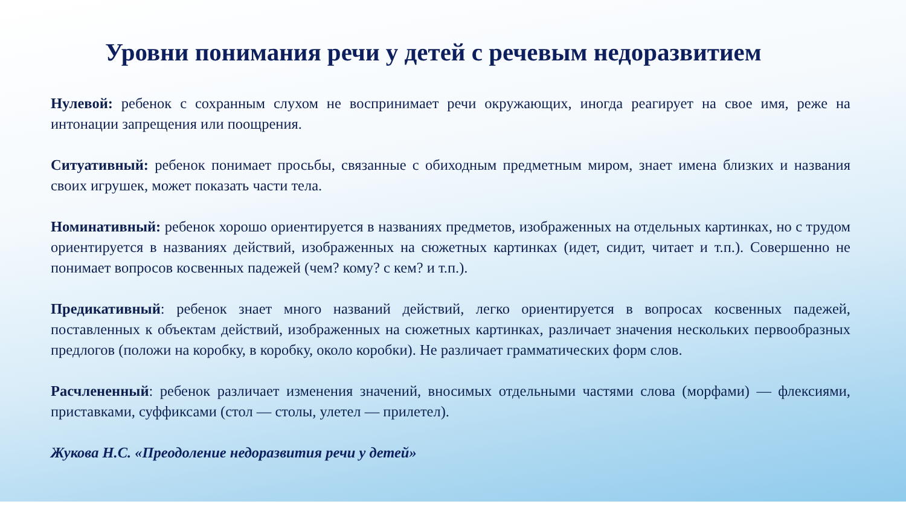Уровни понимания речи у детей с речевым недоразвитием
Нулевой: ребенок с сохранным слухом не воспринимает речи окружающих, иногда реагирует на свое имя, реже на интонации запрещения или поощрения.
Ситуативный: ребенок понимает просьбы, связанные с обиходным предметным миром, знает имена близких и названия своих игрушек, может показать части тела.
Номинативный: ребенок хорошо ориентируется в названиях предметов, изображенных на отдельных картинках, но с трудом ориентируется в названиях действий, изображенных на сюжетных картинках (идет, сидит, читает и т.п.). Совершенно не понимает вопросов косвенных падежей (чем? кому? с кем? и т.п.).
Предикативный: ребенок знает много названий действий, легко ориентируется в вопросах косвенных падежей, поставленных к объектам действий, изображенных на сюжетных картинках, различает значения нескольких первообразных предлогов (положи на коробку, в коробку, около коробки). Не различает грамматических форм слов.
Расчлененный: ребенок различает изменения значений, вносимых отдельными частями слова (морфами) — флексиями, приставками, суффиксами (стол — столы, улетел — прилетел).
Жукова Н.С. «Преодоление недоразвития речи у детей»